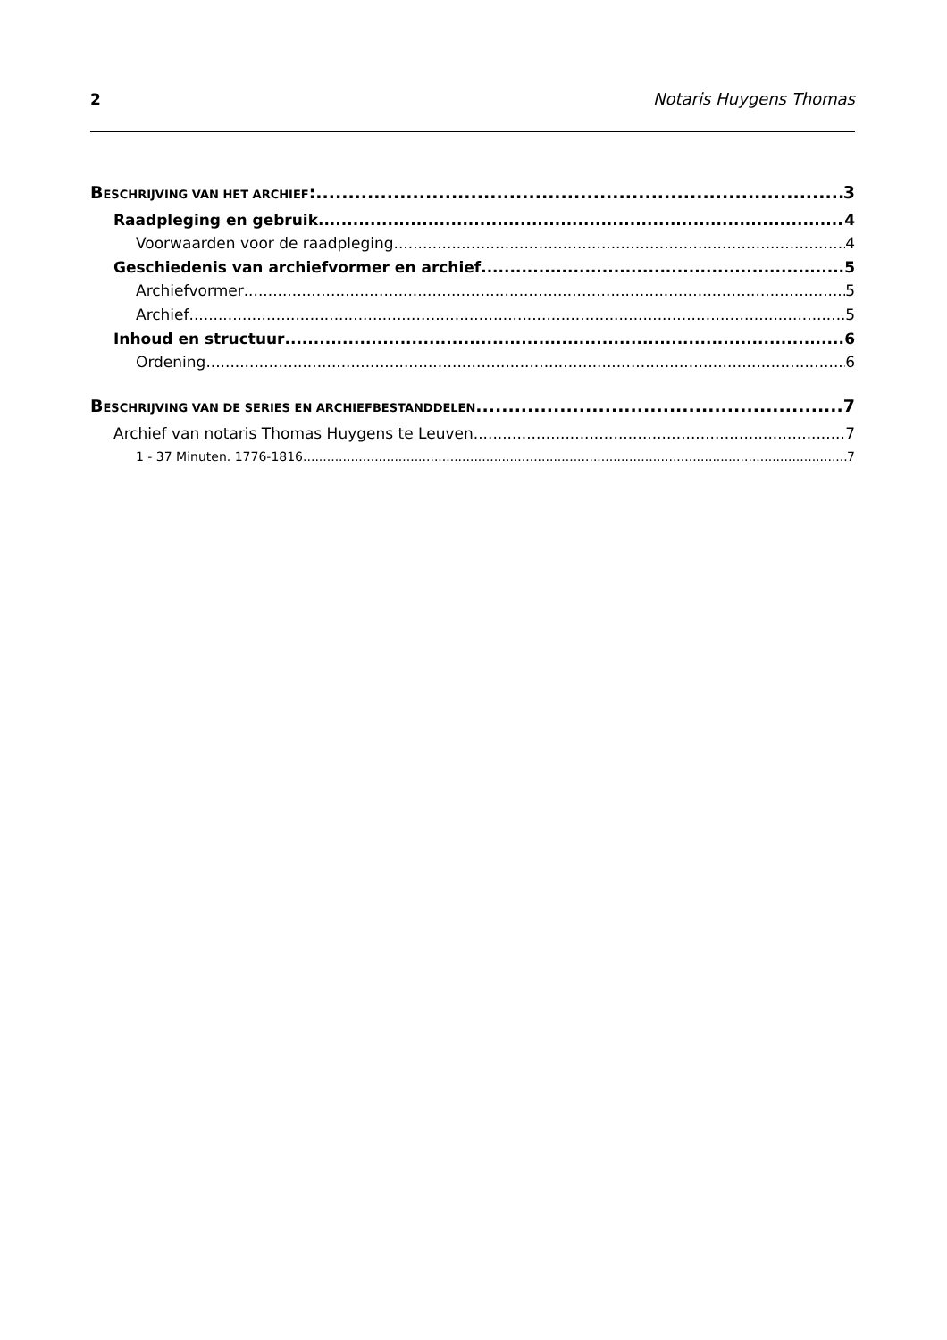2 Notaris Huygens Thomas
BESCHRIJVING VAN HET ARCHIEF: 3
Raadpleging en gebruik 4
Voorwaarden voor de raadpleging 4
Geschiedenis van archiefvormer en archief 5
Archiefvormer 5
Archief 5
Inhoud en structuur 6
Ordening 6
BESCHRIJVING VAN DE SERIES EN ARCHIEFBESTANDDELEN 7
Archief van notaris Thomas Huygens te Leuven 7
1 - 37 Minuten. 1776-1816 7